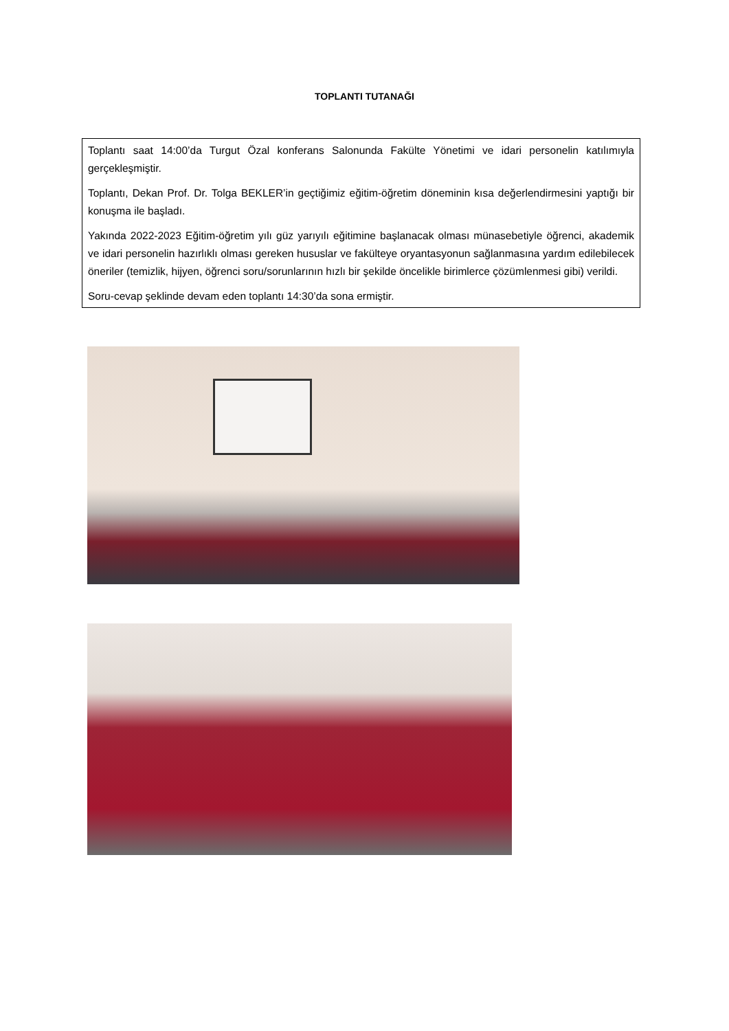TOPLANTI TUTANAĞI
Toplantı saat 14:00’da Turgut Özal konferans Salonunda Fakülte Yönetimi ve idari personelin katılımıyla gerçekleşmiştir.
Toplantı, Dekan Prof. Dr. Tolga BEKLER’in geçtiğimiz eğitim-öğretim döneminin kısa değerlendirmesini yaptığı bir konuşma ile başladı.
Yakında 2022-2023 Eğitim-öğretim yılı güz yarıyılı eğitimine başlanacak olması münasebetiyle öğrenci, akademik ve idari personelin hazırlıklı olması gereken hususlar ve fakülteye oryantasyonun sağlanmasına yardım edilebilecek öneriler (temizlik, hijyen, öğrenci soru/sorunlarının hızlı bir şekilde öncelikle birimlerce çözümlenmesi gibi) verildi.
Soru-cevap şeklinde devam eden toplantı 14:30’da sona ermiştir.